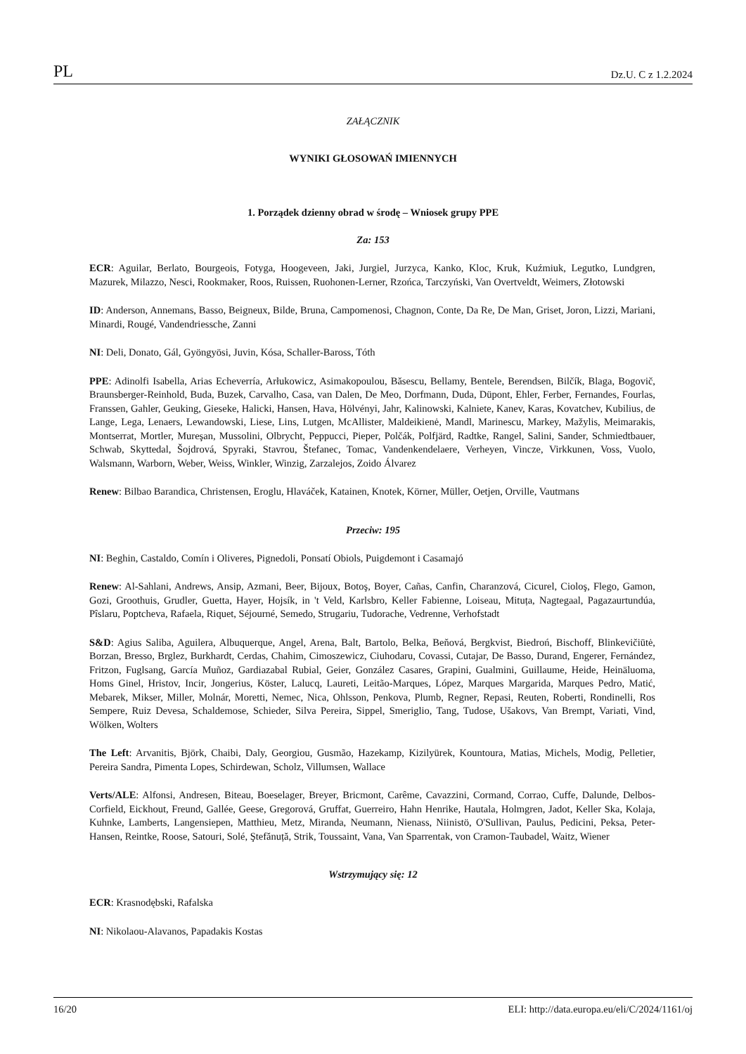PL Dz.U. C z 1.2.2024
ZAŁĄCZNIK
WYNIKI GŁOSOWAŃ IMIENNYCH
1. Porządek dzienny obrad w środę – Wniosek grupy PPE
Za: 153
ECR: Aguilar, Berlato, Bourgeois, Fotyga, Hoogeveen, Jaki, Jurgiel, Jurzyca, Kanko, Kloc, Kruk, Kuźmiuk, Legutko, Lundgren, Mazurek, Milazzo, Nesci, Rookmaker, Roos, Ruissen, Ruohonen-Lerner, Rzońca, Tarczyński, Van Overtveldt, Weimers, Złotowski
ID: Anderson, Annemans, Basso, Beigneux, Bilde, Bruna, Campomenosi, Chagnon, Conte, Da Re, De Man, Griset, Joron, Lizzi, Mariani, Minardi, Rougé, Vandendriessche, Zanni
NI: Deli, Donato, Gál, Gyöngyösi, Juvin, Kósa, Schaller-Baross, Tóth
PPE: Adinolfi Isabella, Arias Echeverría, Arłukowicz, Asimakopoulou, Băsescu, Bellamy, Bentele, Berendsen, Bilčík, Blaga, Bogovič, Braunsberger-Reinhold, Buda, Buzek, Carvalho, Casa, van Dalen, De Meo, Dorfmann, Duda, Düpont, Ehler, Ferber, Fernandes, Fourlas, Franssen, Gahler, Geuking, Gieseke, Halicki, Hansen, Hava, Hölvényi, Jahr, Kalinowski, Kalniete, Kanev, Karas, Kovatchev, Kubilius, de Lange, Lega, Lenaers, Lewandowski, Liese, Lins, Lutgen, McAllister, Maldeikienė, Mandl, Marinescu, Markey, Mažylis, Meimarakis, Montserrat, Mortler, Mureşan, Mussolini, Olbrycht, Peppucci, Pieper, Polčák, Polfjärd, Radtke, Rangel, Salini, Sander, Schmiedtbauer, Schwab, Skyttedal, Šojdrová, Spyraki, Stavrou, Štefanec, Tomac, Vandenkendelaere, Verheyen, Vincze, Virkkunen, Voss, Vuolo, Walsmann, Warborn, Weber, Weiss, Winkler, Winzig, Zarzalejos, Zoido Álvarez
Renew: Bilbao Barandica, Christensen, Eroglu, Hlaváček, Katainen, Knotek, Körner, Müller, Oetjen, Orville, Vautmans
Przeciw: 195
NI: Beghin, Castaldo, Comín i Oliveres, Pignedoli, Ponsatí Obiols, Puigdemont i Casamajó
Renew: Al-Sahlani, Andrews, Ansip, Azmani, Beer, Bijoux, Botoş, Boyer, Cañas, Canfin, Charanzová, Cicurel, Cioloş, Flego, Gamon, Gozi, Groothuis, Grudler, Guetta, Hayer, Hojsík, in 't Veld, Karlsbro, Keller Fabienne, Loiseau, Mituța, Nagtegaal, Pagazaurtundúa, Pîslaru, Poptcheva, Rafaela, Riquet, Séjourné, Semedo, Strugariu, Tudorache, Vedrenne, Verhofstadt
S&D: Agius Saliba, Aguilera, Albuquerque, Angel, Arena, Balt, Bartolo, Belka, Beňová, Bergkvist, Biedroń, Bischoff, Blinkevičiūtė, Borzan, Bresso, Brglez, Burkhardt, Cerdas, Chahim, Cimoszewicz, Ciuhodaru, Covassi, Cutajar, De Basso, Durand, Engerer, Fernández, Fritzon, Fuglsang, García Muñoz, Gardiazabal Rubial, Geier, González Casares, Grapini, Gualmini, Guillaume, Heide, Heinäluoma, Homs Ginel, Hristov, Incir, Jongerius, Köster, Lalucq, Laureti, Leitão-Marques, López, Marques Margarida, Marques Pedro, Matić, Mebarek, Mikser, Miller, Molnár, Moretti, Nemec, Nica, Ohlsson, Penkova, Plumb, Regner, Repasi, Reuten, Roberti, Rondinelli, Ros Sempere, Ruiz Devesa, Schaldemose, Schieder, Silva Pereira, Sippel, Smeriglio, Tang, Tudose, Ušakovs, Van Brempt, Variati, Vind, Wölken, Wolters
The Left: Arvanitis, Björk, Chaibi, Daly, Georgiou, Gusmão, Hazekamp, Kizilyürek, Kountoura, Matias, Michels, Modig, Pelletier, Pereira Sandra, Pimenta Lopes, Schirdewan, Scholz, Villumsen, Wallace
Verts/ALE: Alfonsi, Andresen, Biteau, Boeselager, Breyer, Bricmont, Carême, Cavazzini, Cormand, Corrao, Cuffe, Dalunde, Delbos-Corfield, Eickhout, Freund, Gallée, Geese, Gregorová, Gruffat, Guerreiro, Hahn Henrike, Hautala, Holmgren, Jadot, Keller Ska, Kolaja, Kuhnke, Lamberts, Langensiepen, Matthieu, Metz, Miranda, Neumann, Nienass, Niinistö, O'Sullivan, Paulus, Pedicini, Peksa, Peter-Hansen, Reintke, Roose, Satouri, Solé, Ştefănuță, Strik, Toussaint, Vana, Van Sparrentak, von Cramon-Taubadel, Waitz, Wiener
Wstrzymujący się: 12
ECR: Krasnodębski, Rafalska
NI: Nikolaou-Alavanos, Papadakis Kostas
16/20 ELI: http://data.europa.eu/eli/C/2024/1161/oj